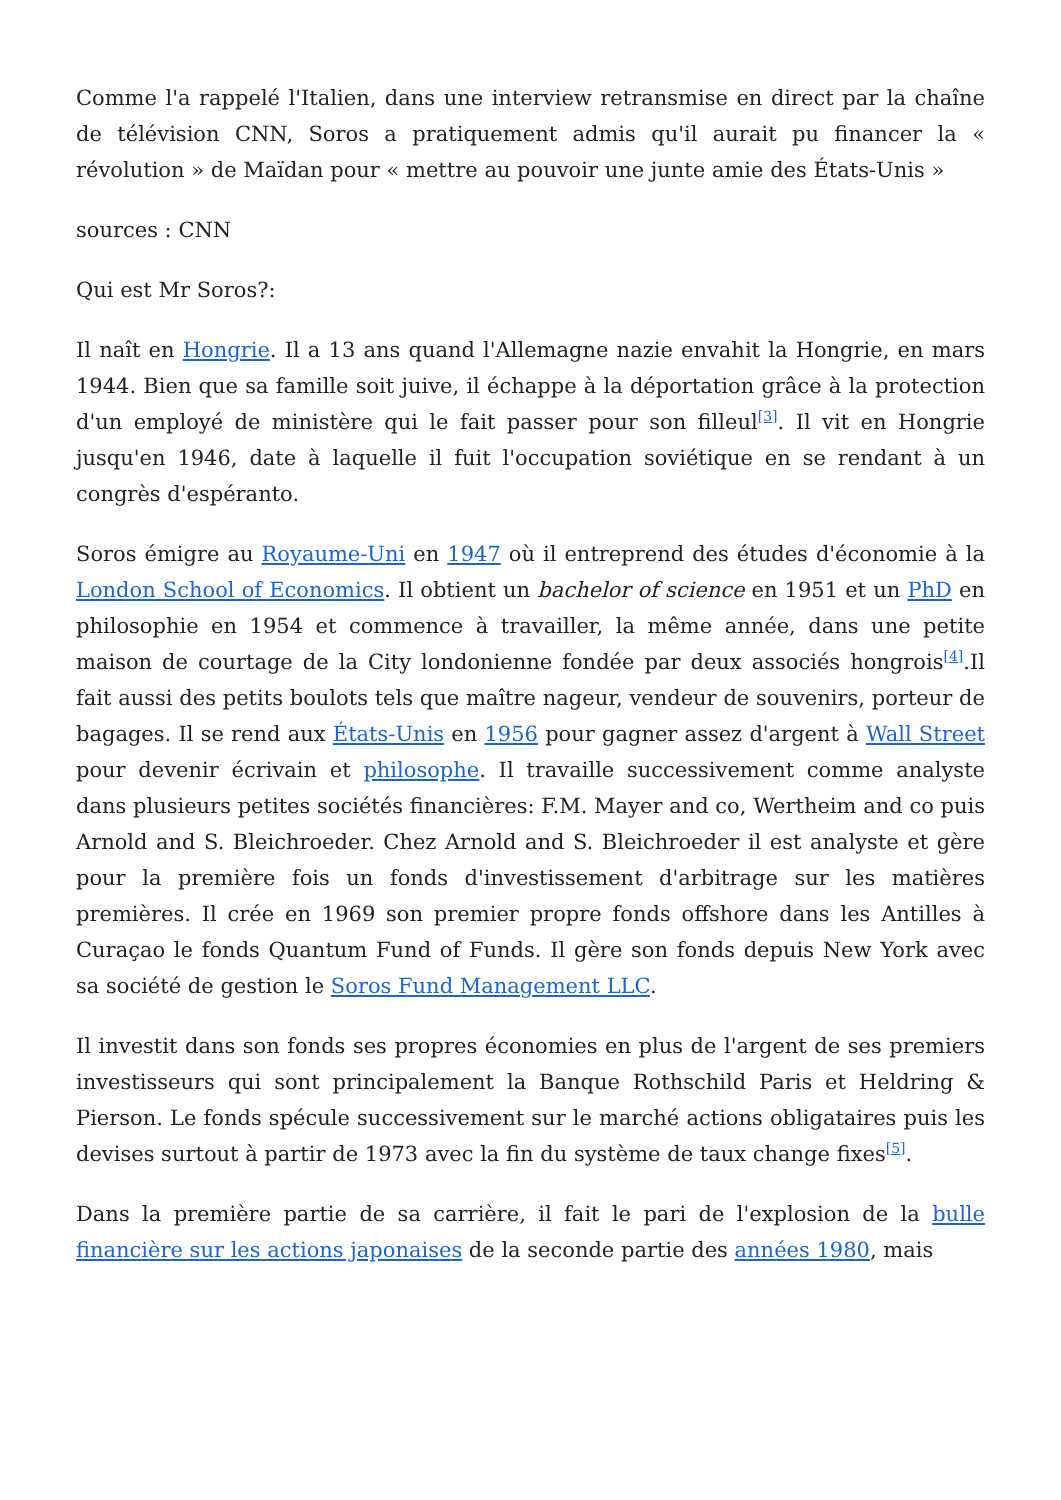Comme l'a rappelé l'Italien, dans une interview retransmise en direct par la chaîne de télévision CNN, Soros a pratiquement admis qu'il aurait pu financer la « révolution » de Maïdan pour « mettre au pouvoir une junte amie des États-Unis »
sources : CNN
Qui est Mr Soros?:
Il naît en Hongrie. Il a 13 ans quand l'Allemagne nazie envahit la Hongrie, en mars 1944. Bien que sa famille soit juive, il échappe à la déportation grâce à la protection d'un employé de ministère qui le fait passer pour son filleul<sup>[3]</sup>. Il vit en Hongrie jusqu'en 1946, date à laquelle il fuit l'occupation soviétique en se rendant à un congrès d'espéranto.
Soros émigre au Royaume-Uni en 1947 où il entreprend des études d'économie à la London School of Economics. Il obtient un bachelor of science en 1951 et un PhD en philosophie en 1954 et commence à travailler, la même année, dans une petite maison de courtage de la City londonienne fondée par deux associés hongrois<sup>[4]</sup>.Il fait aussi des petits boulots tels que maître nageur, vendeur de souvenirs, porteur de bagages. Il se rend aux États-Unis en 1956 pour gagner assez d'argent à Wall Street pour devenir écrivain et philosophe. Il travaille successivement comme analyste dans plusieurs petites sociétés financières: F.M. Mayer and co, Wertheim and co puis Arnold and S. Bleichroeder. Chez Arnold and S. Bleichroeder il est analyste et gère pour la première fois un fonds d'investissement d'arbitrage sur les matières premières. Il crée en 1969 son premier propre fonds offshore dans les Antilles à Curaçao le fonds Quantum Fund of Funds. Il gère son fonds depuis New York avec sa société de gestion le Soros Fund Management LLC.
Il investit dans son fonds ses propres économies en plus de l'argent de ses premiers investisseurs qui sont principalement la Banque Rothschild Paris et Heldring & Pierson. Le fonds spécule successivement sur le marché actions obligataires puis les devises surtout à partir de 1973 avec la fin du système de taux change fixes<sup>[5]</sup>.
Dans la première partie de sa carrière, il fait le pari de l'explosion de la bulle financière sur les actions japonaises de la seconde partie des années 1980, mais